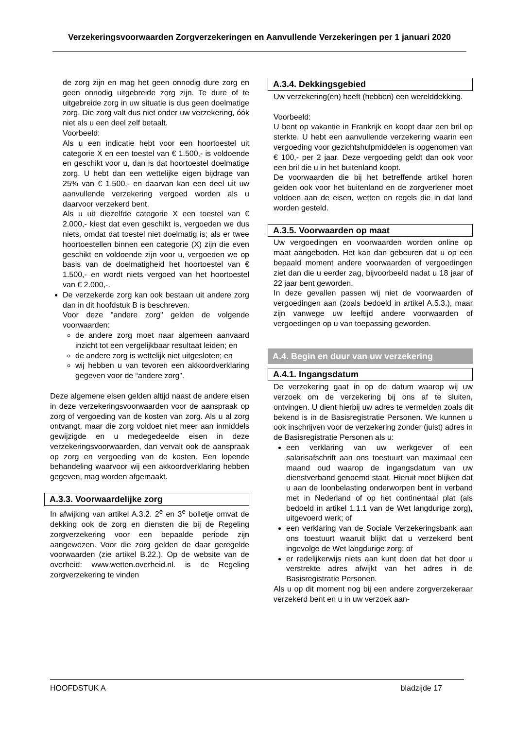Verzekeringsvoorwaarden Zorgverzekeringen en Aanvullende Verzekeringen per 1 januari 2020
de zorg zijn en mag het geen onnodig dure zorg en geen onnodig uitgebreide zorg zijn. Te dure of te uitgebreide zorg in uw situatie is dus geen doelmatige zorg. Die zorg valt dus niet onder uw verzekering, óók niet als u een deel zelf betaalt.
Voorbeeld:
Als u een indicatie hebt voor een hoortoestel uit categorie X en een toestel van € 1.500,- is voldoende en geschikt voor u, dan is dat hoortoestel doelmatige zorg. U hebt dan een wettelijke eigen bijdrage van 25% van € 1.500,- en daarvan kan een deel uit uw aanvullende verzekering vergoed worden als u daarvoor verzekerd bent.
Als u uit diezelfde categorie X een toestel van € 2.000,- kiest dat even geschikt is, vergoeden we dus niets, omdat dat toestel niet doelmatig is; als er twee hoortoestellen binnen een categorie (X) zijn die even geschikt en voldoende zijn voor u, vergoeden we op basis van de doelmatigheid het hoortoestel van € 1.500,- en wordt niets vergoed van het hoortoestel van € 2.000,-.
De verzekerde zorg kan ook bestaan uit andere zorg dan in dit hoofdstuk B is beschreven.
Voor deze "andere zorg" gelden de volgende voorwaarden:
de andere zorg moet naar algemeen aanvaard inzicht tot een vergelijkbaar resultaat leiden; en
de andere zorg is wettelijk niet uitgesloten; en
wij hebben u van tevoren een akkoordverklaring gegeven voor de “andere zorg”.
Deze algemene eisen gelden altijd naast de andere eisen in deze verzekeringsvoorwaarden voor de aanspraak op zorg of vergoeding van de kosten van zorg. Als u al zorg ontvangt, maar die zorg voldoet niet meer aan inmiddels gewijzigde en u medegedeelde eisen in deze verzekeringsvoorwaarden, dan vervalt ook de aanspraak op zorg en vergoeding van de kosten. Een lopende behandeling waarvoor wij een akkoordverklaring hebben gegeven, mag worden afgemaakt.
A.3.3. Voorwaardelijke zorg
In afwijking van artikel A.3.2. 2<sup>e</sup> en 3<sup>e</sup> bolletje omvat de dekking ook de zorg en diensten die bij de Regeling zorgverzekering voor een bepaalde periode zijn aangewezen. Voor die zorg gelden de daar geregelde voorwaarden (zie artikel B.22.). Op de website van de overheid: www.wetten.overheid.nl. is de Regeling zorgverzekering te vinden
A.3.4. Dekkingsgebied
Uw verzekering(en) heeft (hebben) een werelddekking.
Voorbeeld:
U bent op vakantie in Frankrijk en koopt daar een bril op sterkte. U hebt een aanvullende verzekering waarin een vergoeding voor gezichtshulpmiddelen is opgenomen van € 100,- per 2 jaar. Deze vergoeding geldt dan ook voor een bril die u in het buitenland koopt.
De voorwaarden die bij het betreffende artikel horen gelden ook voor het buitenland en de zorgverlener moet voldoen aan de eisen, wetten en regels die in dat land worden gesteld.
A.3.5. Voorwaarden op maat
Uw vergoedingen en voorwaarden worden online op maat aangeboden. Het kan dan gebeuren dat u op een bepaald moment andere voorwaarden of vergoedingen ziet dan die u eerder zag, bijvoorbeeld nadat u 18 jaar of 22 jaar bent geworden.
In deze gevallen passen wij niet de voorwaarden of vergoedingen aan (zoals bedoeld in artikel A.5.3.), maar zijn vanwege uw leeftijd andere voorwaarden of vergoedingen op u van toepassing geworden.
A.4. Begin en duur van uw verzekering
A.4.1. Ingangsdatum
De verzekering gaat in op de datum waarop wij uw verzoek om de verzekering bij ons af te sluiten, ontvingen. U dient hierbij uw adres te vermelden zoals dit bekend is in de Basisregistratie Personen. We kunnen u ook inschrijven voor de verzekering zonder (juist) adres in de Basisregistratie Personen als u:
een verklaring van uw werkgever of een salarisafschrift aan ons toestuurt van maximaal een maand oud waarop de ingangsdatum van uw dienstverband genoemd staat. Hieruit moet blijken dat u aan de loonbelasting onderworpen bent in verband met in Nederland of op het continentaal plat (als bedoeld in artikel 1.1.1 van de Wet langdurige zorg), uitgevoerd werk; of
een verklaring van de Sociale Verzekeringsbank aan ons toestuurt waaruit blijkt dat u verzekerd bent ingevolge de Wet langdurige zorg; of
er redelijkerwijs niets aan kunt doen dat het door u verstrekte adres afwijkt van het adres in de Basisregistratie Personen.
Als u op dit moment nog bij een andere zorgverzekeraar verzekerd bent en u in uw verzoek aan-
HOOFDSTUK A bladzijde 17